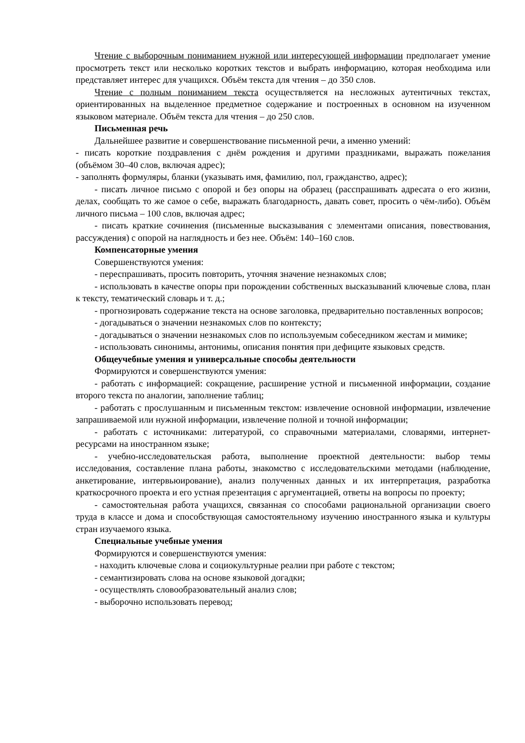Чтение с выборочным пониманием нужной или интересующей информации предполагает умение просмотреть текст или несколько коротких текстов и выбрать информацию, которая необходима или представляет интерес для учащихся. Объём текста для чтения – до 350 слов.
Чтение с полным пониманием текста осуществляется на несложных аутентичных текстах, ориентированных на выделенное предметное содержание и построенных в основном на изученном языковом материале. Объём текста для чтения – до 250 слов.
Письменная речь
Дальнейшее развитие и совершенствование письменной речи, а именно умений:
- писать короткие поздравления с днём рождения и другими праздниками, выражать пожелания (объёмом 30–40 слов, включая адрес);
- заполнять формуляры, бланки (указывать имя, фамилию, пол, гражданство, адрес);
- писать личное письмо с опорой и без опоры на образец (расспрашивать адресата о его жизни, делах, сообщать то же самое о себе, выражать благодарность, давать совет, просить о чём-либо). Объём личного письма – 100 слов, включая адрес;
- писать краткие сочинения (письменные высказывания с элементами описания, повествования, рассуждения) с опорой на наглядность и без нее. Объём: 140–160 слов.
Компенсаторные умения
Совершенствуются умения:
- переспрашивать, просить повторить, уточняя значение незнакомых слов;
- использовать в качестве опоры при порождении собственных высказываний ключевые слова, план к тексту, тематический словарь и т. д.;
- прогнозировать содержание текста на основе заголовка, предварительно поставленных вопросов;
- догадываться о значении незнакомых слов по контексту;
- догадываться о значении незнакомых слов по используемым собеседником жестам и мимике;
- использовать синонимы, антонимы, описания понятия при дефиците языковых средств.
Общеучебные умения и универсальные способы деятельности
Формируются и совершенствуются умения:
- работать с информацией: сокращение, расширение устной и письменной информации, создание второго текста по аналогии, заполнение таблиц;
- работать с прослушанным и письменным текстом: извлечение основной информации, извлечение запрашиваемой или нужной информации, извлечение полной и точной информации;
- работать с источниками: литературой, со справочными материалами, словарями, интернет-ресурсами на иностранном языке;
- учебно-исследовательская работа, выполнение проектной деятельности: выбор темы исследования, составление плана работы, знакомство с исследовательскими методами (наблюдение, анкетирование, интервьюирование), анализ полученных данных и их интерпретация, разработка краткосрочного проекта и его устная презентация с аргументацией, ответы на вопросы по проекту;
- самостоятельная работа учащихся, связанная со способами рациональной организации своего труда в классе и дома и способствующая самостоятельному изучению иностранного языка и культуры стран изучаемого языка.
Специальные учебные умения
Формируются и совершенствуются умения:
- находить ключевые слова и социокультурные реалии при работе с текстом;
- семантизировать слова на основе языковой догадки;
- осуществлять словообразовательный анализ слов;
- выборочно использовать перевод;